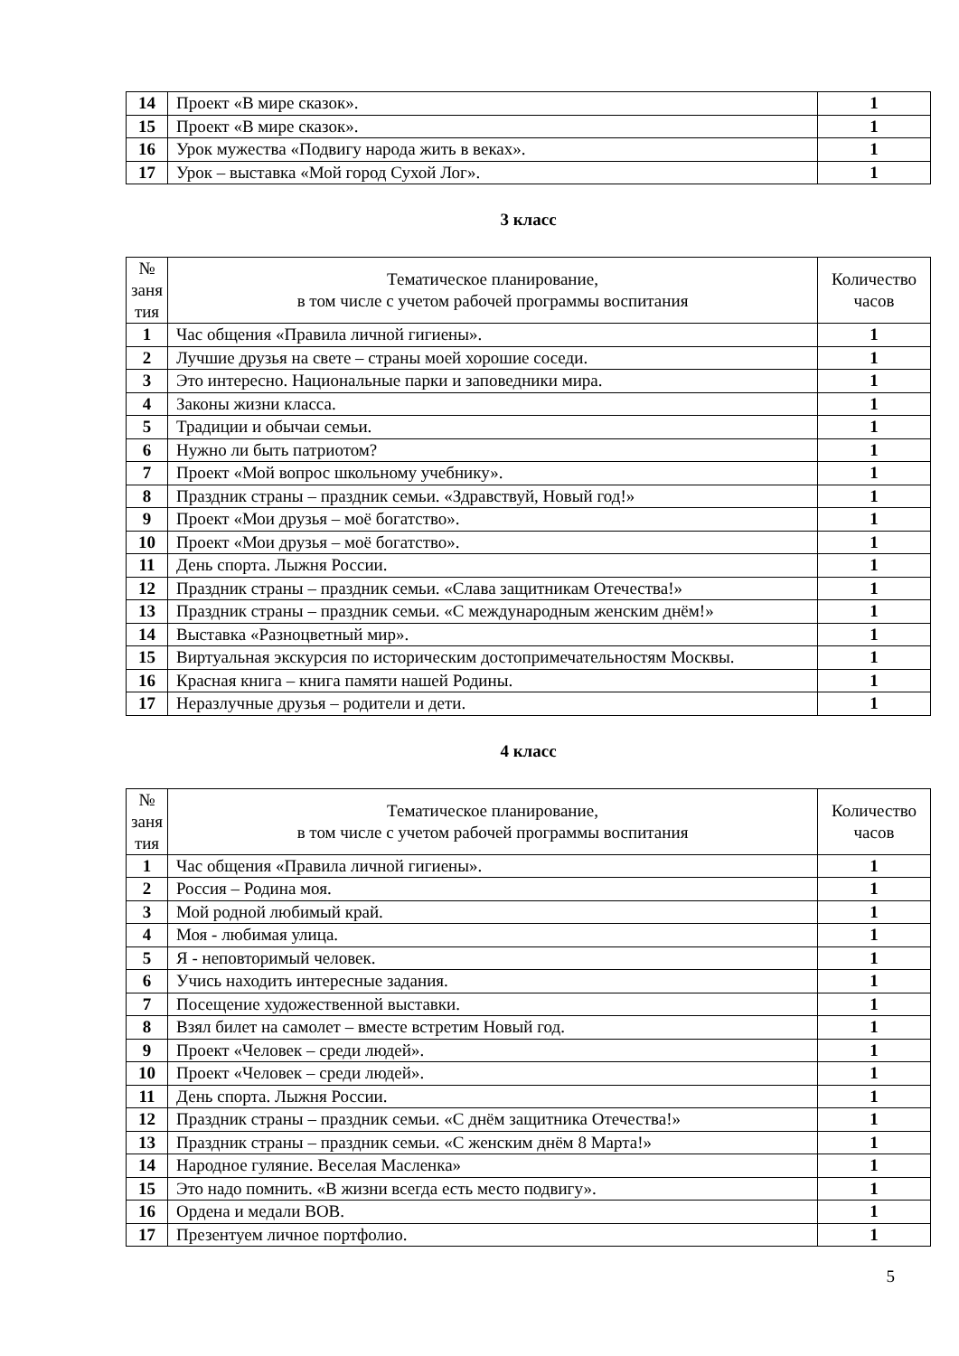| 14 | Проект «В мире сказок». | 1 |
| 15 | Проект «В мире сказок». | 1 |
| 16 | Урок мужества «Подвигу народа жить в веках». | 1 |
| 17 | Урок – выставка «Мой город Сухой Лог». | 1 |
3 класс
| № заня тия | Тематическое планирование, в том числе с учетом рабочей программы воспитания | Количество часов |
| --- | --- | --- |
| 1 | Час общения «Правила личной гигиены». | 1 |
| 2 | Лучшие друзья на свете – страны моей хорошие соседи. | 1 |
| 3 | Это интересно. Национальные парки и заповедники мира. | 1 |
| 4 | Законы жизни класса. | 1 |
| 5 | Традиции и обычаи семьи. | 1 |
| 6 | Нужно ли быть патриотом? | 1 |
| 7 | Проект «Мой вопрос школьному учебнику». | 1 |
| 8 | Праздник страны – праздник семьи. «Здравствуй, Новый год!» | 1 |
| 9 | Проект «Мои друзья – моё богатство». | 1 |
| 10 | Проект «Мои друзья – моё богатство». | 1 |
| 11 | День спорта. Лыжня России. | 1 |
| 12 | Праздник страны – праздник семьи. «Слава защитникам Отечества!» | 1 |
| 13 | Праздник страны – праздник семьи. «С международным женским днём!» | 1 |
| 14 | Выставка «Разноцветный мир». | 1 |
| 15 | Виртуальная экскурсия по историческим достопримечательностям Москвы. | 1 |
| 16 | Красная книга – книга памяти нашей Родины. | 1 |
| 17 | Неразлучные друзья – родители и дети. | 1 |
4 класс
| № заня тия | Тематическое планирование, в том числе с учетом рабочей программы воспитания | Количество часов |
| --- | --- | --- |
| 1 | Час общения «Правила личной гигиены». | 1 |
| 2 | Россия – Родина моя. | 1 |
| 3 | Мой родной любимый край. | 1 |
| 4 | Моя - любимая улица. | 1 |
| 5 | Я - неповторимый человек. | 1 |
| 6 | Учись находить интересные задания. | 1 |
| 7 | Посещение художественной выставки. | 1 |
| 8 | Взял билет на самолет – вместе встретим Новый год. | 1 |
| 9 | Проект «Человек – среди людей». | 1 |
| 10 | Проект «Человек – среди людей». | 1 |
| 11 | День спорта. Лыжня России. | 1 |
| 12 | Праздник страны – праздник семьи. «С днём защитника Отечества!» | 1 |
| 13 | Праздник страны – праздник семьи. «С женским днём 8 Марта!» | 1 |
| 14 | Народное гуляние. Веселая Масленка» | 1 |
| 15 | Это надо помнить. «В жизни всегда есть место подвигу». | 1 |
| 16 | Ордена и медали ВОВ. | 1 |
| 17 | Презентуем личное портфолио. | 1 |
5